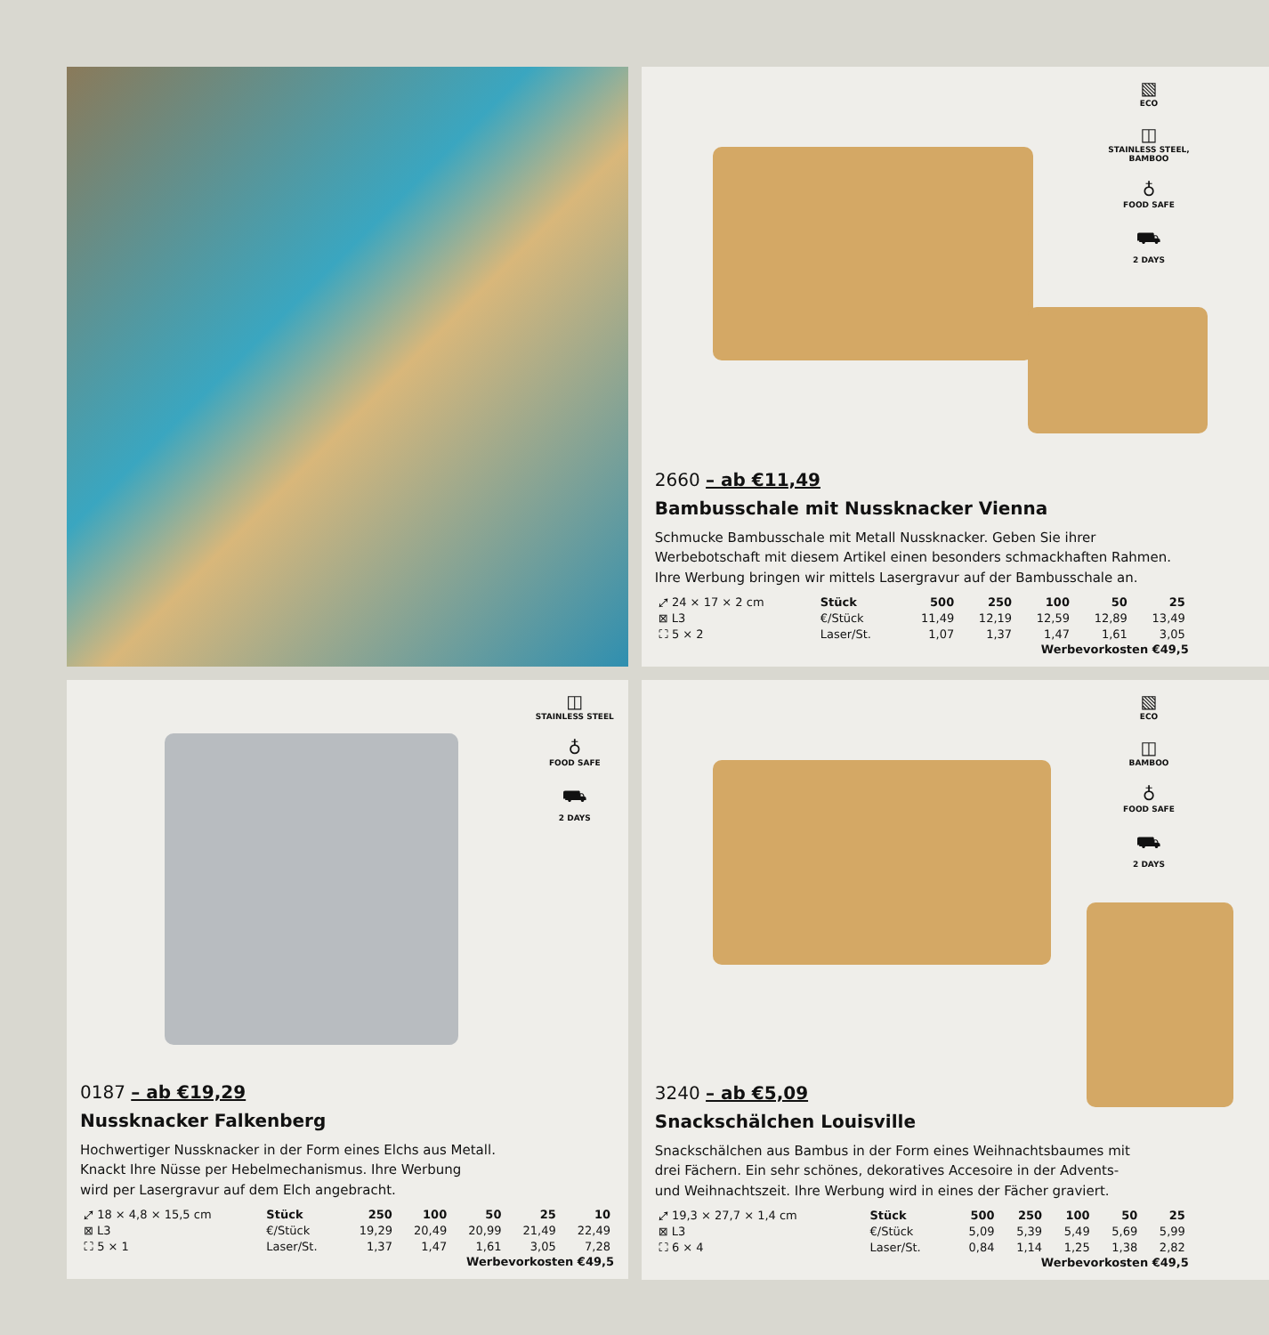▧
ECO
◫
STAINLESS STEEL, BAMBOO
♁
FOOD SAFE
⛟
2 DAYS
2660 – ab €11,49
Bambusschale mit Nussknacker Vienna
Schmucke Bambusschale mit Metall Nussknacker. Geben Sie ihrer
Werbebotschaft mit diesem Artikel einen besonders schmackhaften Rahmen.
Ihre Werbung bringen wir mittels Lasergravur auf der Bambusschale an.
| ⤢ 24 × 17 × 2 cm | Stück | 500 | 250 | 100 | 50 | 25 |
| ⊠ L3 | €/Stück | 11,49 | 12,19 | 12,59 | 12,89 | 13,49 |
| ⛶ 5 × 2 | Laser/St. | 1,07 | 1,37 | 1,47 | 1,61 | 3,05 |
Werbevorkosten €49,5
◫
STAINLESS STEEL
♁
FOOD SAFE
⛟
2 DAYS
0187 – ab €19,29
Nussknacker Falkenberg
Hochwertiger Nussknacker in der Form eines Elchs aus Metall.
Knackt Ihre Nüsse per Hebelmechanismus. Ihre Werbung
wird per Lasergravur auf dem Elch angebracht.
| ⤢ 18 × 4,8 × 15,5 cm | Stück | 250 | 100 | 50 | 25 | 10 |
| ⊠ L3 | €/Stück | 19,29 | 20,49 | 20,99 | 21,49 | 22,49 |
| ⛶ 5 × 1 | Laser/St. | 1,37 | 1,47 | 1,61 | 3,05 | 7,28 |
Werbevorkosten €49,5
▧
ECO
◫
BAMBOO
♁
FOOD SAFE
⛟
2 DAYS
3240 – ab €5,09
Snackschälchen Louisville
Snackschälchen aus Bambus in der Form eines Weihnachtsbaumes mit
drei Fächern. Ein sehr schönes, dekoratives Accesoire in der Advents-
und Weihnachtszeit. Ihre Werbung wird in eines der Fächer graviert.
| ⤢ 19,3 × 27,7 × 1,4 cm | Stück | 500 | 250 | 100 | 50 | 25 |
| ⊠ L3 | €/Stück | 5,09 | 5,39 | 5,49 | 5,69 | 5,99 |
| ⛶ 6 × 4 | Laser/St. | 0,84 | 1,14 | 1,25 | 1,38 | 2,82 |
Werbevorkosten €49,5